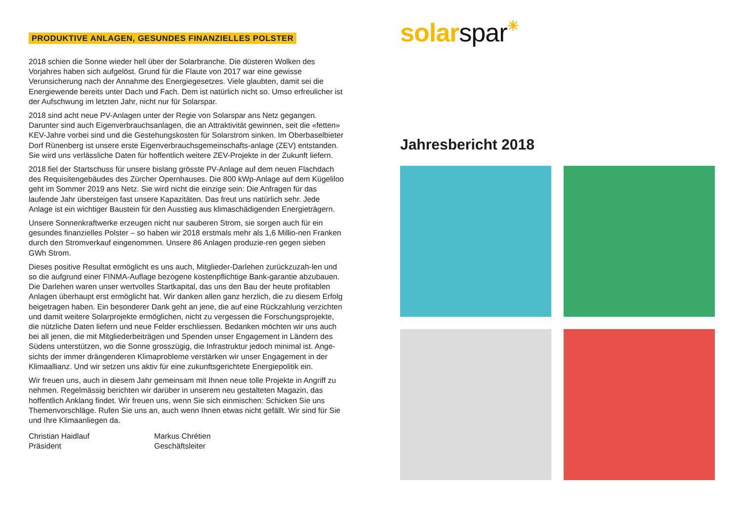PRODUKTIVE ANLAGEN, GESUNDES FINANZIELLES POLSTER
2018 schien die Sonne wieder hell über der Solarbranche. Die düsteren Wolken des Vorjahres haben sich aufgelöst. Grund für die Flaute von 2017 war eine gewisse Verunsicherung nach der Annahme des Energiegesetzes. Viele glaubten, damit sei die Energiewende bereits unter Dach und Fach. Dem ist natürlich nicht so. Umso erfreulicher ist der Aufschwung im letzten Jahr, nicht nur für Solarspar.
2018 sind acht neue PV-Anlagen unter der Regie von Solarspar ans Netz gegangen. Darunter sind auch Eigenverbrauchsanlagen, die an Attraktivität gewinnen, seit die «fetten» KEV-Jahre vorbei sind und die Gestehungskosten für Solarstrom sinken. Im Oberbaselbieter Dorf Rünenberg ist unsere erste Eigenverbrauchsgemeinschafts-anlage (ZEV) entstanden. Sie wird uns verlässliche Daten für hoffentlich weitere ZEV-Projekte in der Zukunft liefern.
2018 fiel der Startschuss für unsere bislang grösste PV-Anlage auf dem neuen Flachdach des Requisitengebäudes des Zürcher Opernhauses. Die 800 kWp-Anlage auf dem Kügeliloo geht im Sommer 2019 ans Netz. Sie wird nicht die einzige sein: Die Anfragen für das laufende Jahr übersteigen fast unsere Kapazitäten. Das freut uns natürlich sehr. Jede Anlage ist ein wichtiger Baustein für den Ausstieg aus klimaschädigenden Energieträgern.
Unsere Sonnenkraftwerke erzeugen nicht nur sauberen Strom, sie sorgen auch für ein gesundes finanzielles Polster – so haben wir 2018 erstmals mehr als 1,6 Millio-nen Franken durch den Stromverkauf eingenommen. Unsere 86 Anlagen produzie-ren gegen sieben GWh Strom.
Dieses positive Resultat ermöglicht es uns auch, Mitglieder-Darlehen zurückzuzah-len und so die aufgrund einer FINMA-Auflage bezogene kostenpflichtige Bank-garantie abzubauen. Die Darlehen waren unser wertvolles Startkapital, das uns den Bau der heute profitablen Anlagen überhaupt erst ermöglicht hat. Wir danken allen ganz herzlich, die zu diesem Erfolg beigetragen haben. Ein besonderer Dank geht an jene, die auf eine Rückzahlung verzichten und damit weitere Solarprojekte ermöglichen, nicht zu vergessen die Forschungsprojekte, die nützliche Daten liefern und neue Felder erschliessen. Bedanken möchten wir uns auch bei all jenen, die mit Mitgliederbeiträgen und Spenden unser Engagement in Ländern des Südens unterstützen, wo die Sonne grosszügig, die Infrastruktur jedoch minimal ist. Ange-sichts der immer drängenderen Klimaprobleme verstärken wir unser Engagement in der Klimaallianz. Und wir setzen uns aktiv für eine zukunftsgerichtete Energiepolitik ein.
Wir freuen uns, auch in diesem Jahr gemeinsam mit Ihnen neue tolle Projekte in Angriff zu nehmen. Regelmässig berichten wir darüber in unserem neu gestalteten Magazin, das hoffentlich Anklang findet. Wir freuen uns, wenn Sie sich einmischen: Schicken Sie uns Themenvorschläge. Rufen Sie uns an, auch wenn Ihnen etwas nicht gefällt. Wir sind für Sie und Ihre Klimaanliegen da.
Christian Haidlauf
Präsident
Markus Chrétien
Geschäftsleiter
solar spar☀
Jahresbericht 2018